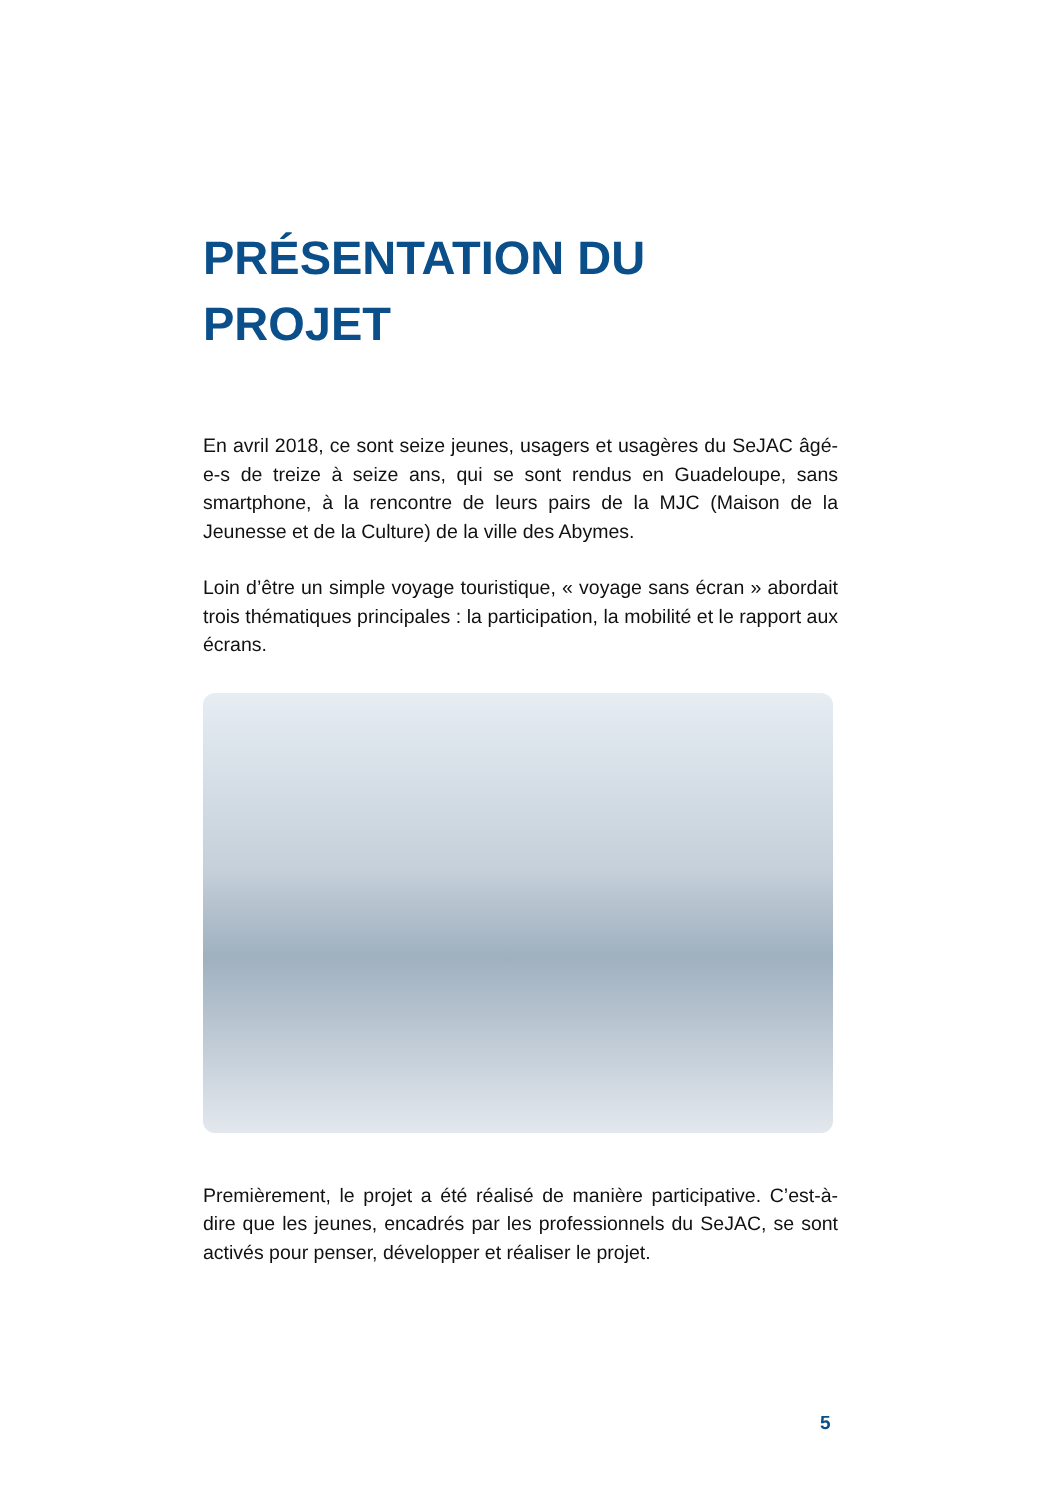PRÉSENTATION DU
PROJET
En avril 2018, ce sont seize jeunes, usagers et usagères du SeJAC âgé-e-s de treize à seize ans, qui se sont rendus en Guadeloupe, sans smartphone, à la rencontre de leurs pairs de la MJC (Maison de la Jeunesse et de la Culture) de la ville des Abymes.
Loin d’être un simple voyage touristique, « voyage sans écran » abordait trois thématiques principales : la participation, la mobilité et le rapport aux écrans.
Premièrement, le projet a été réalisé de manière participative. C’est-à-dire que les jeunes, encadrés par les professionnels du SeJAC, se sont activés pour penser, développer et réaliser le projet.
5